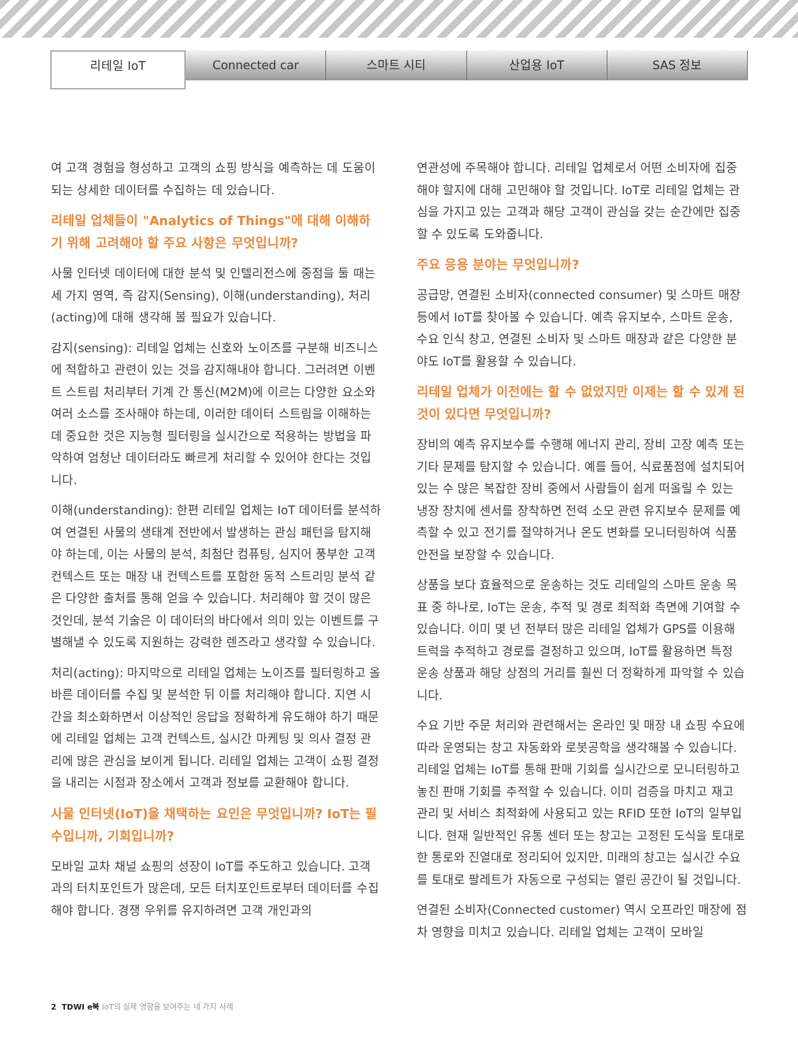리테일 IoT
Connected car 스마트 시티 산업용 IoT SAS 정보
여 고객 경험을 형성하고 고객의 쇼핑 방식을 예측하는 데 도움이 되는 상세한 데이터를 수집하는 데 있습니다.
리테일 업체들이 "Analytics of Things"에 대해 이해하기 위해 고려해야 할 주요 사항은 무엇입니까?
사물 인터넷 데이터에 대한 분석 및 인텔리전스에 중점을 둘 때는 세 가지 영역, 즉 감지(Sensing), 이해(understanding), 처리(acting)에 대해 생각해 볼 필요가 있습니다.
감지(sensing): 리테일 업체는 신호와 노이즈를 구분해 비즈니스에 적합하고 관련이 있는 것을 감지해내야 합니다. 그러려면 이벤트 스트림 처리부터 기계 간 통신(M2M)에 이르는 다양한 요소와 여러 소스를 조사해야 하는데, 이러한 데이터 스트림을 이해하는 데 중요한 것은 지능형 필터링을 실시간으로 적용하는 방법을 파악하여 엄청난 데이터라도 빠르게 처리할 수 있어야 한다는 것입니다.
이해(understanding): 한편 리테일 업체는 IoT 데이터를 분석하여 연결된 사물의 생태계 전반에서 발생하는 관심 패턴을 탐지해야 하는데, 이는 사물의 분석, 최첨단 컴퓨팅, 심지어 풍부한 고객 컨텍스트 또는 매장 내 컨텍스트를 포함한 동적 스트리밍 분석 같은 다양한 출처를 통해 얻을 수 있습니다. 처리해야 할 것이 많은 것인데, 분석 기술은 이 데이터의 바다에서 의미 있는 이벤트를 구별해낼 수 있도록 지원하는 강력한 렌즈라고 생각할 수 있습니다.
처리(acting): 마지막으로 리테일 업체는 노이즈를 필터링하고 올바른 데이터를 수집 및 분석한 뒤 이를 처리해야 합니다. 지연 시간을 최소화하면서 이상적인 응답을 정확하게 유도해야 하기 때문에 리테일 업체는 고객 컨텍스트, 실시간 마케팅 및 의사 결정 관리에 많은 관심을 보이게 됩니다. 리테일 업체는 고객이 쇼핑 결정을 내리는 시점과 장소에서 고객과 정보를 교환해야 합니다.
사물 인터넷(IoT)을 채택하는 요인은 무엇입니까? IoT는 필수입니까, 기회입니까?
모바일 교차 채널 쇼핑의 성장이 IoT를 주도하고 있습니다. 고객과의 터치포인트가 많은데, 모든 터치포인트로부터 데이터를 수집해야 합니다. 경쟁 우위를 유지하려면 고객 개인과의
연관성에 주목해야 합니다. 리테일 업체로서 어떤 소비자에 집중해야 할지에 대해 고민해야 할 것입니다. IoT로 리테일 업체는 관심을 가지고 있는 고객과 해당 고객이 관심을 갖는 순간에만 집중할 수 있도록 도와줍니다.
주요 응용 분야는 무엇입니까?
공급망, 연결된 소비자(connected consumer) 및 스마트 매장 등에서 IoT를 찾아볼 수 있습니다. 예측 유지보수, 스마트 운송, 수요 인식 창고, 연결된 소비자 및 스마트 매장과 같은 다양한 분야도 IoT를 활용할 수 있습니다.
리테일 업체가 이전에는 할 수 없었지만 이제는 할 수 있게 된 것이 있다면 무엇입니까?
장비의 예측 유지보수를 수행해 에너지 관리, 장비 고장 예측 또는 기타 문제를 탐지할 수 있습니다. 예를 들어, 식료품점에 설치되어 있는 수 많은 복잡한 장비 중에서 사람들이 쉽게 떠올릴 수 있는 냉장 장치에 센서를 장착하면 전력 소모 관련 유지보수 문제를 예측할 수 있고 전기를 절약하거나 온도 변화를 모니터링하여 식품 안전을 보장할 수 있습니다.
상품을 보다 효율적으로 운송하는 것도 리테일의 스마트 운송 목표 중 하나로, IoT는 운송, 추적 및 경로 최적화 측면에 기여할 수 있습니다. 이미 몇 년 전부터 많은 리테일 업체가 GPS를 이용해 트럭을 추적하고 경로를 결정하고 있으며, IoT를 활용하면 특정 운송 상품과 해당 상점의 거리를 훨씬 더 정확하게 파악할 수 있습니다.
수요 기반 주문 처리와 관련해서는 온라인 및 매장 내 쇼핑 수요에 따라 운영되는 창고 자동화와 로봇공학을 생각해볼 수 있습니다. 리테일 업체는 IoT를 통해 판매 기회를 실시간으로 모니터링하고 놓친 판매 기회를 추적할 수 있습니다. 이미 검증을 마치고 재고 관리 및 서비스 최적화에 사용되고 있는 RFID 또한 IoT의 일부입니다. 현재 일반적인 유통 센터 또는 창고는 고정된 도식을 토대로 한 통로와 진열대로 정리되어 있지만, 미래의 창고는 실시간 수요를 토대로 팔레트가 자동으로 구성되는 열린 공간이 될 것입니다.
연결된 소비자(Connected customer) 역시 오프라인 매장에 점차 영향을 미치고 있습니다. 리테일 업체는 고객이 모바일
2 TDWI e북 IoT의 실제 영향을 보여주는 네 가지 사례